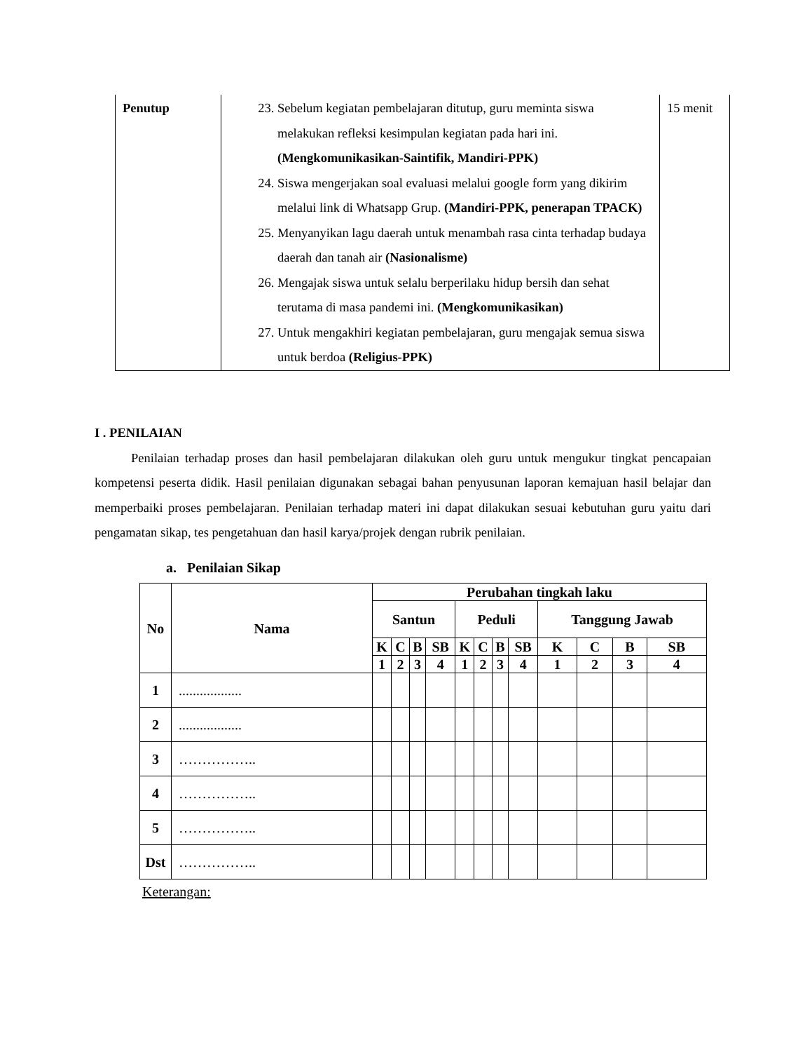| Penutup | 23. Sebelum kegiatan pembelajaran ditutup, guru meminta siswa melakukan refleksi kesimpulan kegiatan pada hari ini. (Mengkomunikasikan-Saintifik, Mandiri-PPK) 24. Siswa mengerjakan soal evaluasi melalui google form yang dikirim melalui link di Whatsapp Grup. (Mandiri-PPK, penerapan TPACK) 25. Menyanyikan lagu daerah untuk menambah rasa cinta terhadap budaya daerah dan tanah air (Nasionalisme) 26. Mengajak siswa untuk selalu berperilaku hidup bersih dan sehat terutama di masa pandemi ini. (Mengkomunikasikan) 27. Untuk mengakhiri kegiatan pembelajaran, guru mengajak semua siswa untuk berdoa (Religius-PPK) | 15 menit |
I . PENILAIAN
Penilaian terhadap proses dan hasil pembelajaran dilakukan oleh guru untuk mengukur tingkat pencapaian kompetensi peserta didik. Hasil penilaian digunakan sebagai bahan penyusunan laporan kemajuan hasil belajar dan memperbaiki proses pembelajaran. Penilaian terhadap materi ini dapat dilakukan sesuai kebutuhan guru yaitu dari pengamatan sikap, tes pengetahuan dan hasil karya/projek dengan rubrik penilaian.
a. Penilaian Sikap
| No | Nama | Perubahan tingkah laku | | | | | | | | | | | |
| --- | --- | --- | --- | --- | --- | --- | --- | --- | --- | --- | --- | --- | --- |
| | | Santun | | | | Peduli | | | | Tanggung Jawab | | | |
| | | K | C | B | SB | K | C | B | SB | K | C | B | SB |
| | | 1 | 2 | 3 | 4 | 1 | 2 | 3 | 4 | 1 | 2 | 3 | 4 |
| 1 | .................. | | | | | | | | | | | | |
| 2 | .................. | | | | | | | | | | | | |
| 3 | …………….. | | | | | | | | | | | | |
| 4 | …………….. | | | | | | | | | | | | |
| 5 | …………….. | | | | | | | | | | | | |
| Dst | …………….. | | | | | | | | | | | | |
Keterangan: